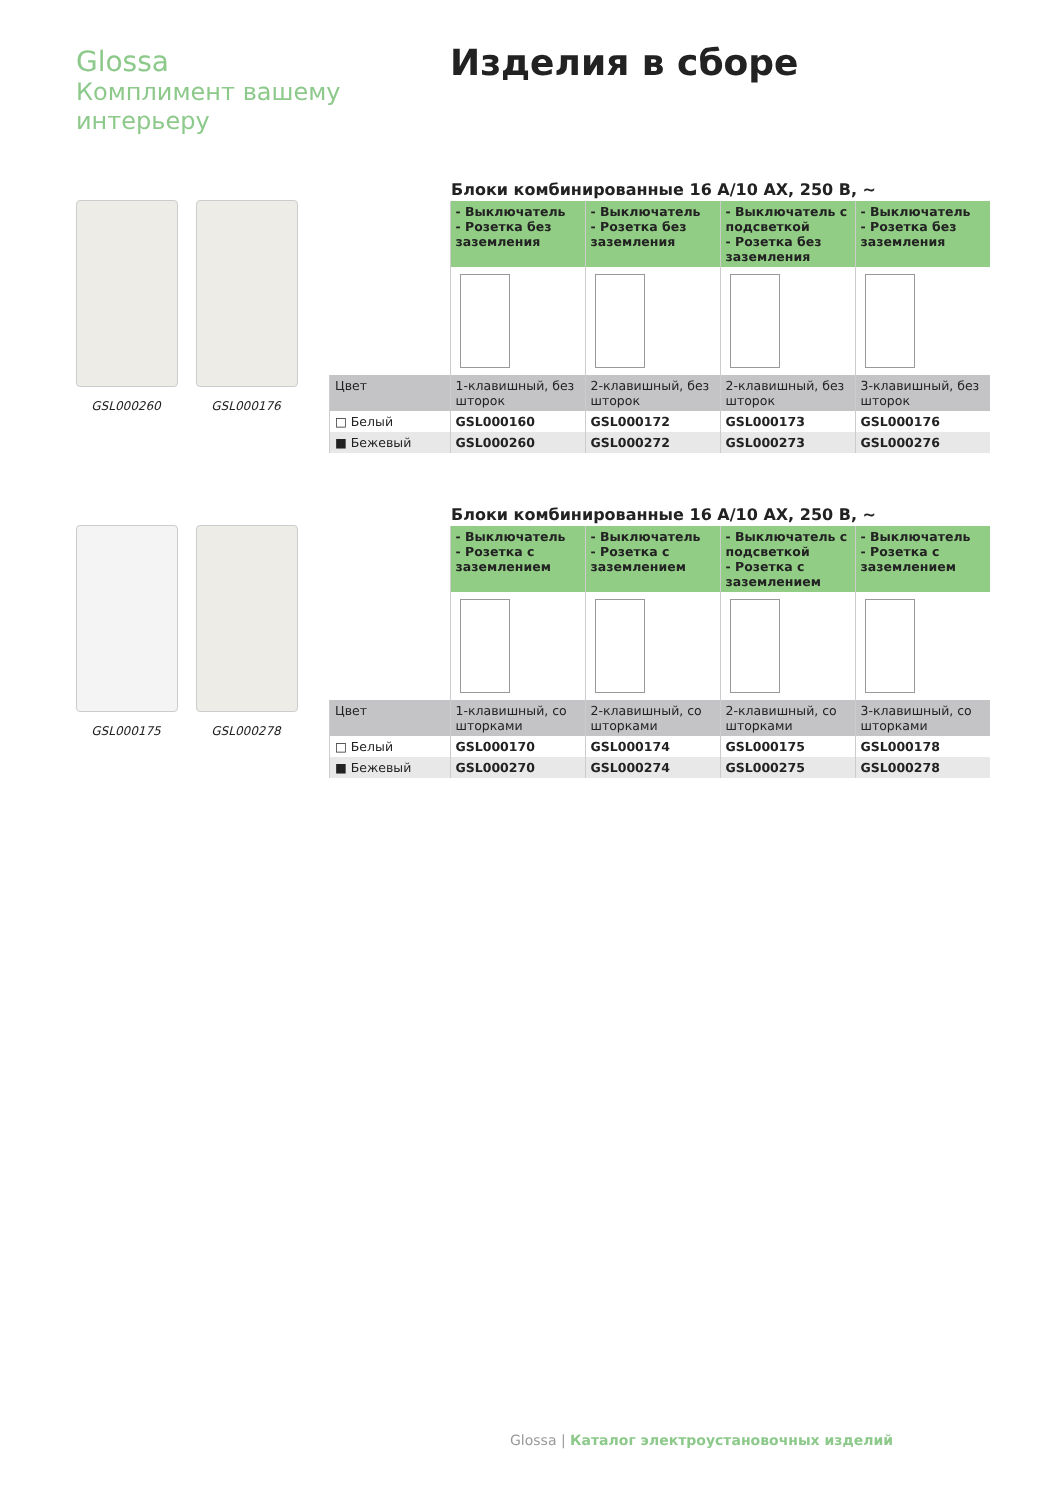Glossa
Комплимент вашему интерьеру
Изделия в сборе
GSL000260 GSL000176
Блоки комбинированные 16 А/10 АХ, 250 В, ~
| | - Выключатель - Розетка без заземления | - Выключатель - Розетка без заземления | - Выключатель с подсветкой - Розетка без заземления | - Выключатель - Розетка без заземления |
| Цвет | 1-клавишный, без шторок | 2-клавишный, без шторок | 2-клавишный, без шторок | 3-клавишный, без шторок |
| □ Белый | GSL000160 | GSL000172 | GSL000173 | GSL000176 |
| ■ Бежевый | GSL000260 | GSL000272 | GSL000273 | GSL000276 |
GSL000175 GSL000278
Блоки комбинированные 16 А/10 АХ, 250 В, ~
| | - Выключатель - Розетка с заземлением | - Выключатель - Розетка с заземлением | - Выключатель с подсветкой - Розетка с заземлением | - Выключатель - Розетка с заземлением |
| Цвет | 1-клавишный, со шторками | 2-клавишный, со шторками | 2-клавишный, со шторками | 3-клавишный, со шторками |
| □ Белый | GSL000170 | GSL000174 | GSL000175 | GSL000178 |
| ■ Бежевый | GSL000270 | GSL000274 | GSL000275 | GSL000278 |
Glossa | Каталог электроустановочных изделий